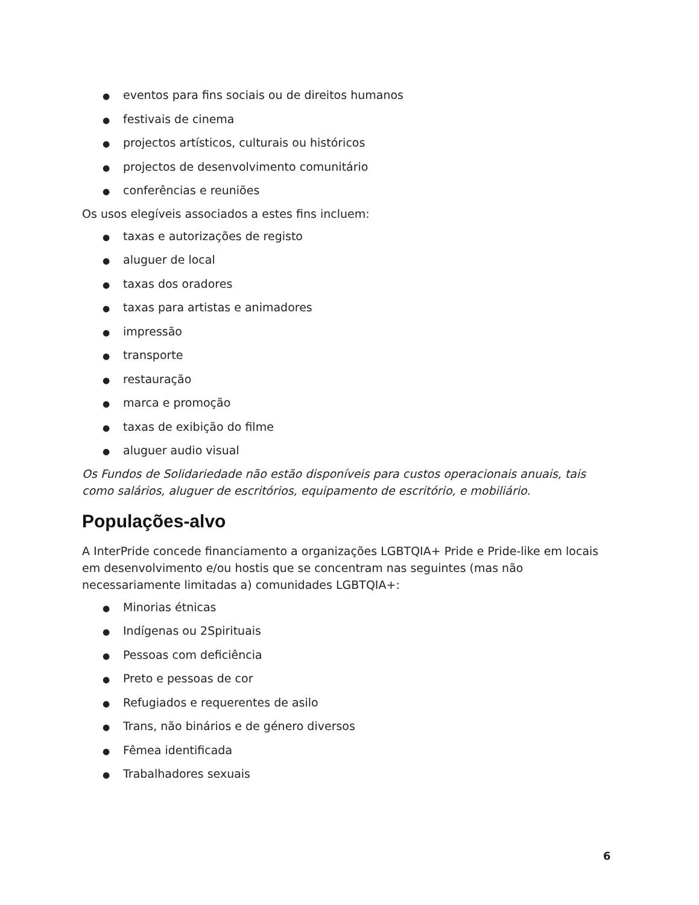● eventos para fins sociais ou de direitos humanos
● festivais de cinema
● projectos artísticos, culturais ou históricos
● projectos de desenvolvimento comunitário
● conferências e reuniões
Os usos elegíveis associados a estes fins incluem:
● taxas e autorizações de registo
● aluguer de local
● taxas dos oradores
● taxas para artistas e animadores
● impressão
● transporte
● restauração
● marca e promoção
● taxas de exibição do filme
● aluguer audio visual
Os Fundos de Solidariedade não estão disponíveis para custos operacionais anuais, tais como salários, aluguer de escritórios, equipamento de escritório, e mobiliário.
Populações-alvo
A InterPride concede financiamento a organizações LGBTQIA+ Pride e Pride-like em locais em desenvolvimento e/ou hostis que se concentram nas seguintes (mas não necessariamente limitadas a) comunidades LGBTQIA+:
● Minorias étnicas
● Indígenas ou 2Spirituais
● Pessoas com deficiência
● Preto e pessoas de cor
● Refugiados e requerentes de asilo
● Trans, não binários e de género diversos
● Fêmea identificada
● Trabalhadores sexuais
6